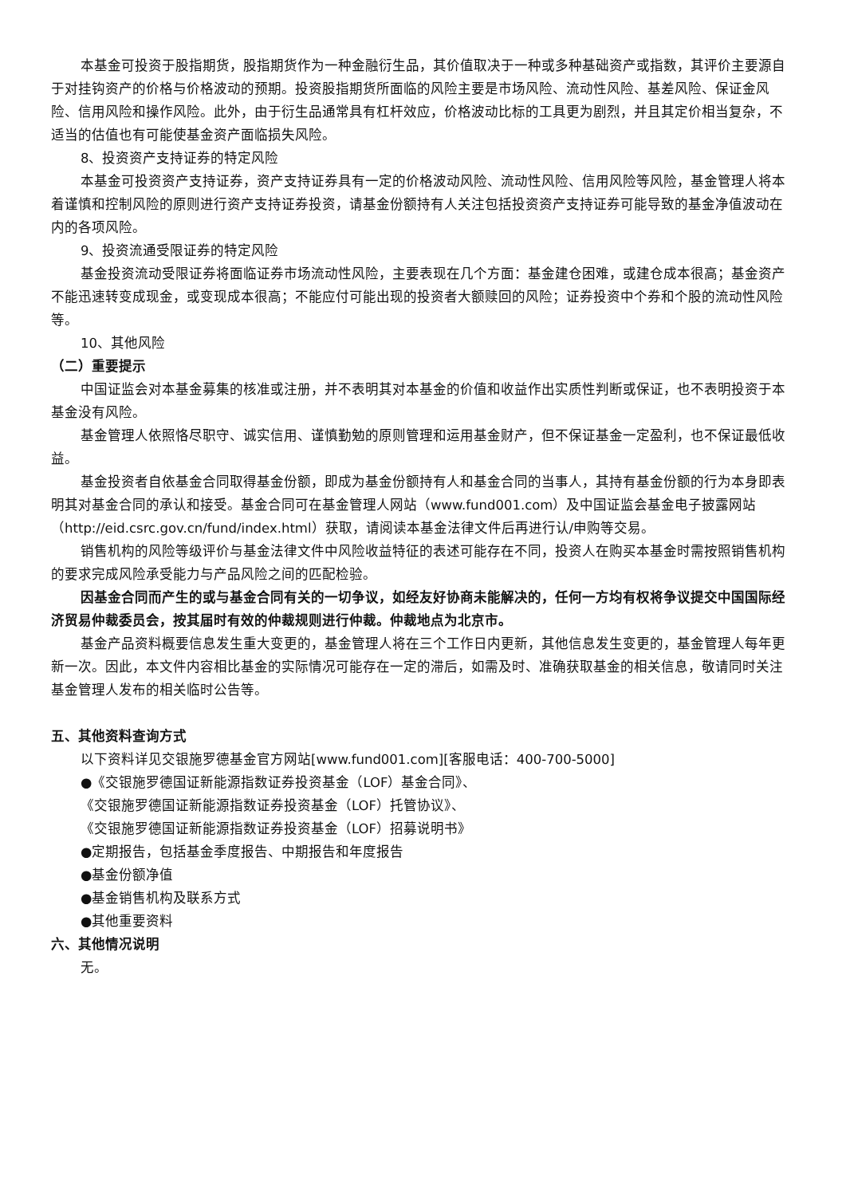本基金可投资于股指期货，股指期货作为一种金融衍生品，其价值取决于一种或多种基础资产或指数，其评价主要源自于对挂钩资产的价格与价格波动的预期。投资股指期货所面临的风险主要是市场风险、流动性风险、基差风险、保证金风险、信用风险和操作风险。此外，由于衍生品通常具有杠杆效应，价格波动比标的工具更为剧烈，并且其定价相当复杂，不适当的估值也有可能使基金资产面临损失风险。
8、投资资产支持证券的特定风险
本基金可投资资产支持证券，资产支持证券具有一定的价格波动风险、流动性风险、信用风险等风险，基金管理人将本着谨慎和控制风险的原则进行资产支持证券投资，请基金份额持有人关注包括投资资产支持证券可能导致的基金净值波动在内的各项风险。
9、投资流通受限证券的特定风险
基金投资流动受限证券将面临证券市场流动性风险，主要表现在几个方面：基金建仓困难，或建仓成本很高；基金资产不能迅速转变成现金，或变现成本很高；不能应付可能出现的投资者大额赎回的风险；证券投资中个券和个股的流动性风险等。
10、其他风险
（二）重要提示
中国证监会对本基金募集的核准或注册，并不表明其对本基金的价值和收益作出实质性判断或保证，也不表明投资于本基金没有风险。
基金管理人依照恪尽职守、诚实信用、谨慎勤勉的原则管理和运用基金财产，但不保证基金一定盈利，也不保证最低收益。
基金投资者自依基金合同取得基金份额，即成为基金份额持有人和基金合同的当事人，其持有基金份额的行为本身即表明其对基金合同的承认和接受。基金合同可在基金管理人网站（www.fund001.com）及中国证监会基金电子披露网站（http://eid.csrc.gov.cn/fund/index.html）获取，请阅读本基金法律文件后再进行认/申购等交易。
销售机构的风险等级评价与基金法律文件中风险收益特征的表述可能存在不同，投资人在购买本基金时需按照销售机构的要求完成风险承受能力与产品风险之间的匹配检验。
因基金合同而产生的或与基金合同有关的一切争议，如经友好协商未能解决的，任何一方均有权将争议提交中国国际经济贸易仲裁委员会，按其届时有效的仲裁规则进行仲裁。仲裁地点为北京市。
基金产品资料概要信息发生重大变更的，基金管理人将在三个工作日内更新，其他信息发生变更的，基金管理人每年更新一次。因此，本文件内容相比基金的实际情况可能存在一定的滞后，如需及时、准确获取基金的相关信息，敬请同时关注基金管理人发布的相关临时公告等。
五、其他资料查询方式
以下资料详见交银施罗德基金官方网站[www.fund001.com][客服电话：400-700-5000]
●《交银施罗德国证新能源指数证券投资基金（LOF）基金合同》、
《交银施罗德国证新能源指数证券投资基金（LOF）托管协议》、
《交银施罗德国证新能源指数证券投资基金（LOF）招募说明书》
●定期报告，包括基金季度报告、中期报告和年度报告
●基金份额净值
●基金销售机构及联系方式
●其他重要资料
六、其他情况说明
无。